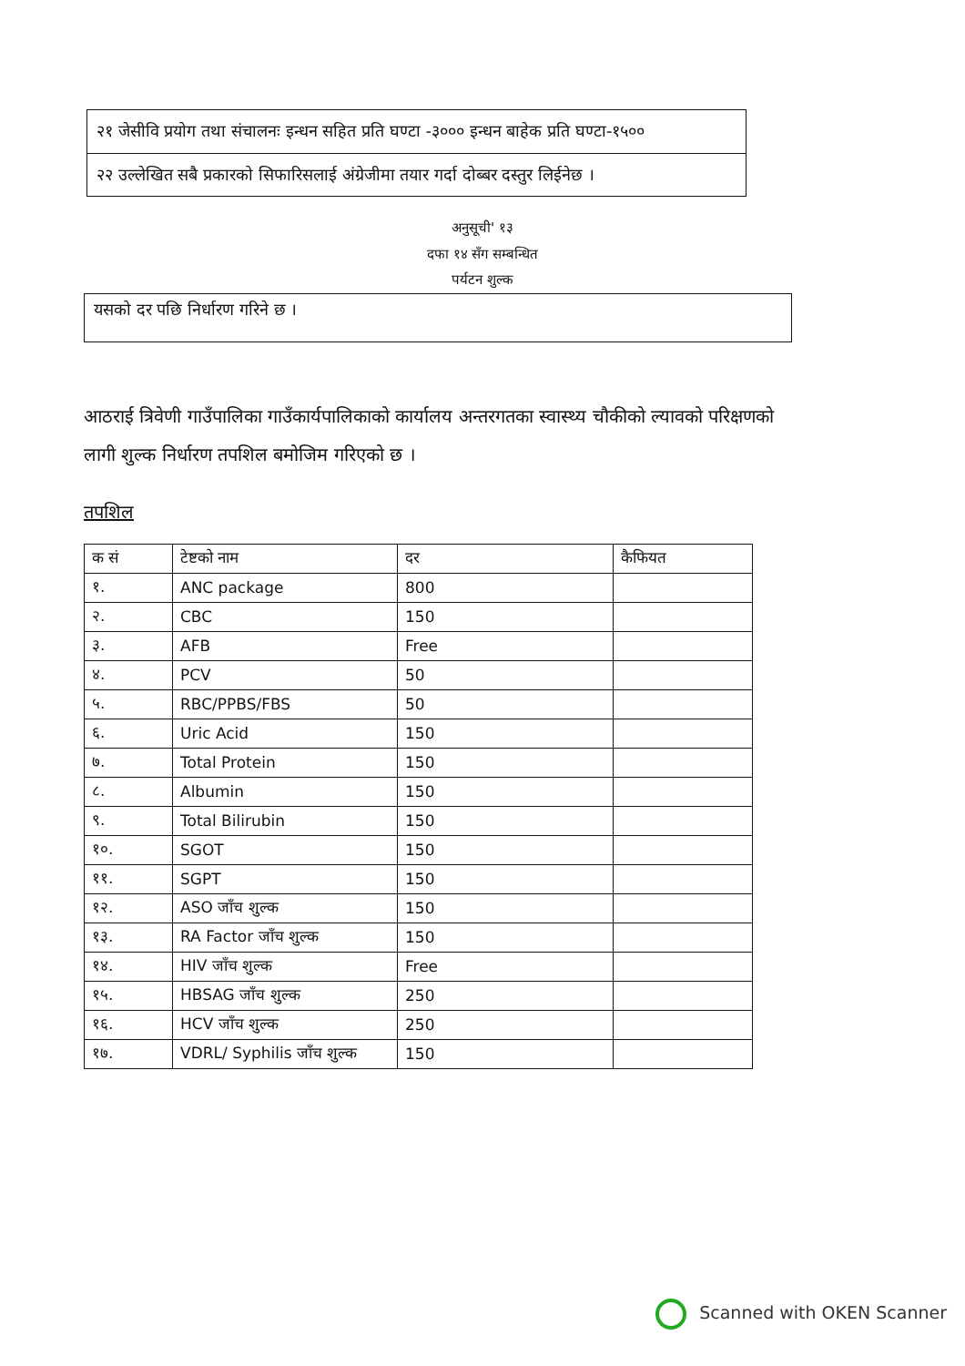२१ जेसीवि प्रयोग तथा संचालनः इन्धन सहित प्रति घण्टा -३००० इन्धन बाहेक प्रति घण्टा-१५००
२२ उल्लेखित सबै प्रकारको सिफारिसलाई अंग्रेजीमा तयार गर्दा दोब्बर दस्तुर लिईनेछ ।
अनुसूची' १३
दफा १४ सँग सम्बन्धित
पर्यटन शुल्क
यसको दर पछि निर्धारण गरिने छ ।
आठराई त्रिवेणी गाउँपालिका गाउँकार्यपालिकाको कार्यालय अन्तरगतका स्वास्थ्य चौकीको ल्यावको परिक्षणको लागी शुल्क निर्धारण तपशिल बमोजिम गरिएको छ ।
तपशिल
| क सं | टेष्टको नाम | दर | कैफियत |
| --- | --- | --- | --- |
| १. | ANC package | 800 | |
| २. | CBC | 150 | |
| ३. | AFB | Free | |
| ४. | PCV | 50 | |
| ५. | RBC/PPBS/FBS | 50 | |
| ६. | Uric Acid | 150 | |
| ७. | Total Protein | 150 | |
| ८. | Albumin | 150 | |
| ९. | Total Bilirubin | 150 | |
| १०. | SGOT | 150 | |
| ११. | SGPT | 150 | |
| १२. | ASO जाँच शुल्क | 150 | |
| १३. | RA Factor जाँच शुल्क | 150 | |
| १४. | HIV जाँच शुल्क | Free | |
| १५. | HBSAG जाँच शुल्क | 250 | |
| १६. | HCV जाँच शुल्क | 250 | |
| १७. | VDRL/ Syphilis जाँच शुल्क | 150 | |
Scanned with OKEN Scanner